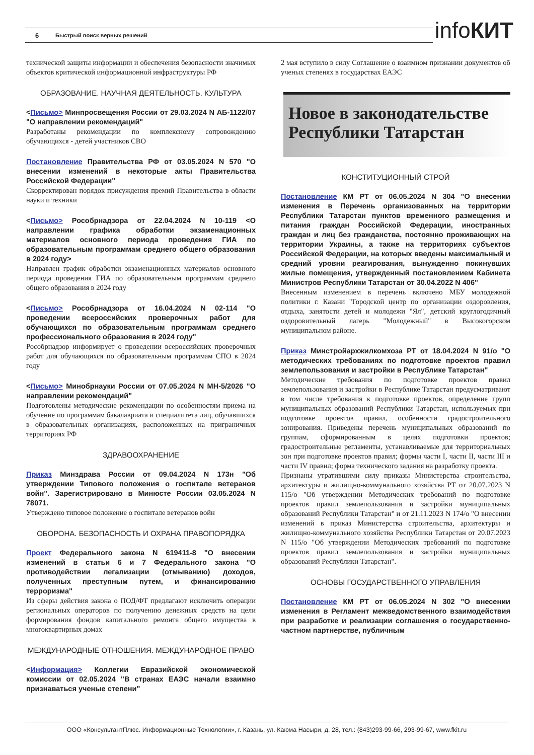6 Быстрый поиск верных решений infoКИТ
технической защиты информации и обеспечения безопасности значимых объектов критической информационной инфраструктуры РФ
ОБРАЗОВАНИЕ. НАУЧНАЯ ДЕЯТЕЛЬНОСТЬ. КУЛЬТУРА
<Письмо> Минпросвещения России от 29.03.2024 N АБ-1122/07 "О направлении рекомендаций"
Разработаны рекомендации по комплексному сопровождению обучающихся - детей участников СВО
Постановление Правительства РФ от 03.05.2024 N 570 "О внесении изменений в некоторые акты Правительства Российской Федерации"
Скорректирован порядок присуждения премий Правительства в области науки и техники
<Письмо> Рособрнадзора от 22.04.2024 N 10-119 <О направлении графика обработки экзаменационных материалов основного периода проведения ГИА по образовательным программам среднего общего образования в 2024 году>
Направлен график обработки экзаменационных материалов основного периода проведения ГИА по образовательным программам среднего общего образования в 2024 году
<Письмо> Рособрнадзора от 16.04.2024 N 02-114 "О проведении всероссийских проверочных работ для обучающихся по образовательным программам среднего профессионального образования в 2024 году"
Рособрнадзор информирует о проведении всероссийских проверочных работ для обучающихся по образовательным программам СПО в 2024 году
<Письмо> Минобрнауки России от 07.05.2024 N МН-5/2026 "О направлении рекомендаций"
Подготовлены методические рекомендации по особенностям приема на обучение по программам бакалавриата и специалитета лиц, обучавшихся в образовательных организациях, расположенных на приграничных территориях РФ
ЗДРАВООХРАНЕНИЕ
Приказ Минздрава России от 09.04.2024 N 173н "Об утверждении Типового положения о госпитале ветеранов войн". Зарегистрировано в Минюсте России 03.05.2024 N 78071.
Утверждено типовое положение о госпитале ветеранов войн
ОБОРОНА. БЕЗОПАСНОСТЬ И ОХРАНА ПРАВОПОРЯДКА
Проект Федерального закона N 619411-8 "О внесении изменений в статьи 6 и 7 Федерального закона "О противодействии легализации (отмыванию) доходов, полученных преступным путем, и финансированию терроризма"
Из сферы действия закона о ПОД/ФТ предлагают исключить операции региональных операторов по получению денежных средств на цели формирования фондов капитального ремонта общего имущества в многоквартирных домах
МЕЖДУНАРОДНЫЕ ОТНОШЕНИЯ. МЕЖДУНАРОДНОЕ ПРАВО
<Информация> Коллегии Евразийской экономической комиссии от 02.05.2024 "В странах ЕАЭС начали взаимно признаваться ученые степени"
2 мая вступило в силу Соглашение о взаимном признании документов об ученых степенях в государствах ЕАЭС
Новое в законодательстве Республики Татарстан
КОНСТИТУЦИОННЫЙ СТРОЙ
Постановление КМ РТ от 06.05.2024 N 304 "О внесении изменения в Перечень организованных на территории Республики Татарстан пунктов временного размещения и питания граждан Российской Федерации, иностранных граждан и лиц без гражданства, постоянно проживающих на территории Украины, а также на территориях субъектов Российской Федерации, на которых введены максимальный и средний уровни реагирования, вынужденно покинувших жилые помещения, утвержденный постановлением Кабинета Министров Республики Татарстан от 30.04.2022 N 406"
Внесенным изменением в перечень включено МБУ молодежной политики г. Казани "Городской центр по организации оздоровления, отдыха, занятости детей и молодежи "Ял", детский круглогодичный оздоровительный лагерь "Молодежный" в Высокогорском муниципальном районе.
Приказ Минстройархжилкомхоза РТ от 18.04.2024 N 91/о "О методических требованиях по подготовке проектов правил землепользования и застройки в Республике Татарстан"
Методические требования по подготовке проектов правил землепользования и застройки в Республике Татарстан предусматривают в том числе требования к подготовке проектов, определение групп муниципальных образований Республики Татарстан, используемых при подготовке проектов правил, особенности градостроительного зонирования. Приведены перечень муниципальных образований по группам, сформированным в целях подготовки проектов; градостроительные регламенты, устанавливаемые для территориальных зон при подготовке проектов правил; формы части I, части II, части III и части IV правил; форма технического задания на разработку проекта.
Признаны утратившими силу приказы Министерства строительства, архитектуры и жилищно-коммунального хозяйства РТ от 20.07.2023 N 115/о "Об утверждении Методических требований по подготовке проектов правил землепользования и застройки муниципальных образований Республики Татарстан" и от 21.11.2023 N 174/о "О внесении изменений в приказ Министерства строительства, архитектуры и жилищно-коммунального хозяйства Республики Татарстан от 20.07.2023 N 115/о "Об утверждении Методических требований по подготовке проектов правил землепользования и застройки муниципальных образований Республики Татарстан".
ОСНОВЫ ГОСУДАРСТВЕННОГО УПРАВЛЕНИЯ
Постановление КМ РТ от 06.05.2024 N 302 "О внесении изменения в Регламент межведомственного взаимодействия при разработке и реализации соглашения о государственно-частном партнерстве, публичным
ООО «КонсультантПлюс. Информационные Технологии», г. Казань, ул. Каюма Насыри, д. 28, тел.: (843)293-99-66, 293-99-67, www.fkit.ru